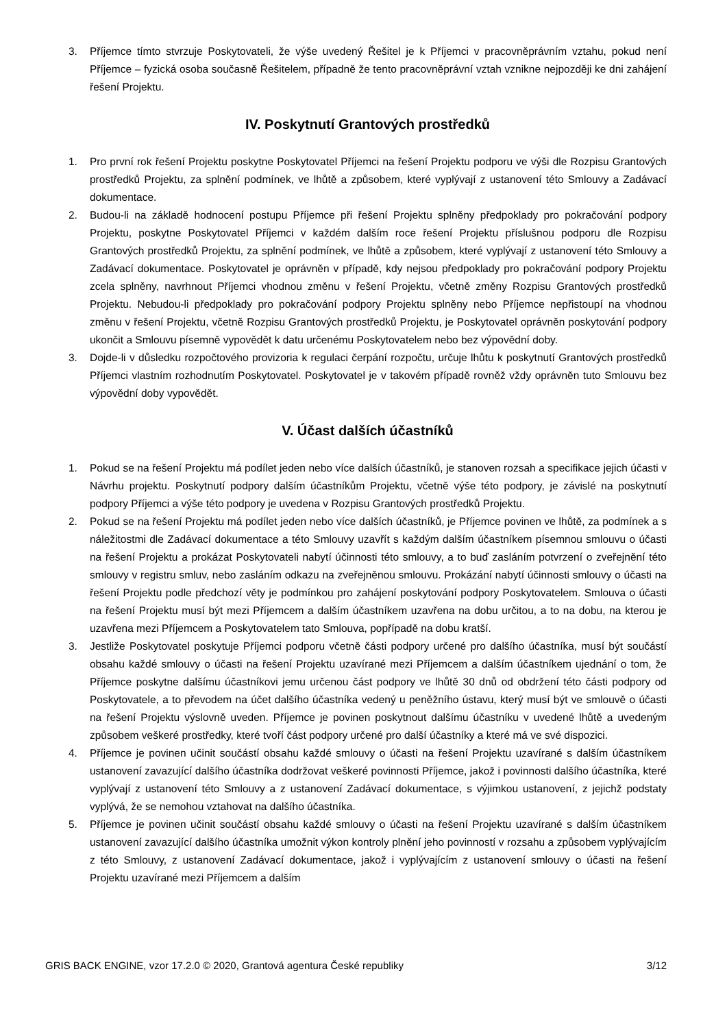3. Příjemce tímto stvrzuje Poskytovateli, že výše uvedený Řešitel je k Příjemci v pracovněprávním vztahu, pokud není Příjemce – fyzická osoba současně Řešitelem, případně že tento pracovněprávní vztah vznikne nejpozději ke dni zahájení řešení Projektu.
IV. Poskytnutí Grantových prostředků
1. Pro první rok řešení Projektu poskytne Poskytovatel Příjemci na řešení Projektu podporu ve výši dle Rozpisu Grantových prostředků Projektu, za splnění podmínek, ve lhůtě a způsobem, které vyplývají z ustanovení této Smlouvy a Zadávací dokumentace.
2. Budou-li na základě hodnocení postupu Příjemce při řešení Projektu splněny předpoklady pro pokračování podpory Projektu, poskytne Poskytovatel Příjemci v každém dalším roce řešení Projektu příslušnou podporu dle Rozpisu Grantových prostředků Projektu, za splnění podmínek, ve lhůtě a způsobem, které vyplývají z ustanovení této Smlouvy a Zadávací dokumentace. Poskytovatel je oprávněn v případě, kdy nejsou předpoklady pro pokračování podpory Projektu zcela splněny, navrhnout Příjemci vhodnou změnu v řešení Projektu, včetně změny Rozpisu Grantových prostředků Projektu. Nebudou-li předpoklady pro pokračování podpory Projektu splněny nebo Příjemce nepřistoupí na vhodnou změnu v řešení Projektu, včetně Rozpisu Grantových prostředků Projektu, je Poskytovatel oprávněn poskytování podpory ukončit a Smlouvu písemně vypovědět k datu určenému Poskytovatelem nebo bez výpovědní doby.
3. Dojde-li v důsledku rozpočtového provizoria k regulaci čerpání rozpočtu, určuje lhůtu k poskytnutí Grantových prostředků Příjemci vlastním rozhodnutím Poskytovatel. Poskytovatel je v takovém případě rovněž vždy oprávněn tuto Smlouvu bez výpovědní doby vypovědět.
V. Účast dalších účastníků
1. Pokud se na řešení Projektu má podílet jeden nebo více dalších účastníků, je stanoven rozsah a specifikace jejich účasti v Návrhu projektu. Poskytnutí podpory dalším účastníkům Projektu, včetně výše této podpory, je závislé na poskytnutí podpory Příjemci a výše této podpory je uvedena v Rozpisu Grantových prostředků Projektu.
2. Pokud se na řešení Projektu má podílet jeden nebo více dalších účastníků, je Příjemce povinen ve lhůtě, za podmínek a s náležitostmi dle Zadávací dokumentace a této Smlouvy uzavřít s každým dalším účastníkem písemnou smlouvu o účasti na řešení Projektu a prokázat Poskytovateli nabytí účinnosti této smlouvy, a to buď zasláním potvrzení o zveřejnění této smlouvy v registru smluv, nebo zasláním odkazu na zveřejněnou smlouvu. Prokázání nabytí účinnosti smlouvy o účasti na řešení Projektu podle předchozí věty je podmínkou pro zahájení poskytování podpory Poskytovatelem. Smlouva o účasti na řešení Projektu musí být mezi Příjemcem a dalším účastníkem uzavřena na dobu určitou, a to na dobu, na kterou je uzavřena mezi Příjemcem a Poskytovatelem tato Smlouva, popřípadě na dobu kratší.
3. Jestliže Poskytovatel poskytuje Příjemci podporu včetně části podpory určené pro dalšího účastníka, musí být součástí obsahu každé smlouvy o účasti na řešení Projektu uzavírané mezi Příjemcem a dalším účastníkem ujednání o tom, že Příjemce poskytne dalšímu účastníkovi jemu určenou část podpory ve lhůtě 30 dnů od obdržení této části podpory od Poskytovatele, a to převodem na účet dalšího účastníka vedený u peněžního ústavu, který musí být ve smlouvě o účasti na řešení Projektu výslovně uveden. Příjemce je povinen poskytnout dalšímu účastníku v uvedené lhůtě a uvedeným způsobem veškeré prostředky, které tvoří část podpory určené pro další účastníky a které má ve své dispozici.
4. Příjemce je povinen učinit součástí obsahu každé smlouvy o účasti na řešení Projektu uzavírané s dalším účastníkem ustanovení zavazující dalšího účastníka dodržovat veškeré povinnosti Příjemce, jakož i povinnosti dalšího účastníka, které vyplývají z ustanovení této Smlouvy a z ustanovení Zadávací dokumentace, s výjimkou ustanovení, z jejichž podstaty vyplývá, že se nemohou vztahovat na dalšího účastníka.
5. Příjemce je povinen učinit součástí obsahu každé smlouvy o účasti na řešení Projektu uzavírané s dalším účastníkem ustanovení zavazující dalšího účastníka umožnit výkon kontroly plnění jeho povinností v rozsahu a způsobem vyplývajícím z této Smlouvy, z ustanovení Zadávací dokumentace, jakož i vyplývajícím z ustanovení smlouvy o účasti na řešení Projektu uzavírané mezi Příjemcem a dalším
GRIS BACK ENGINE, vzor 17.2.0 © 2020, Grantová agentura České republiky 3/12